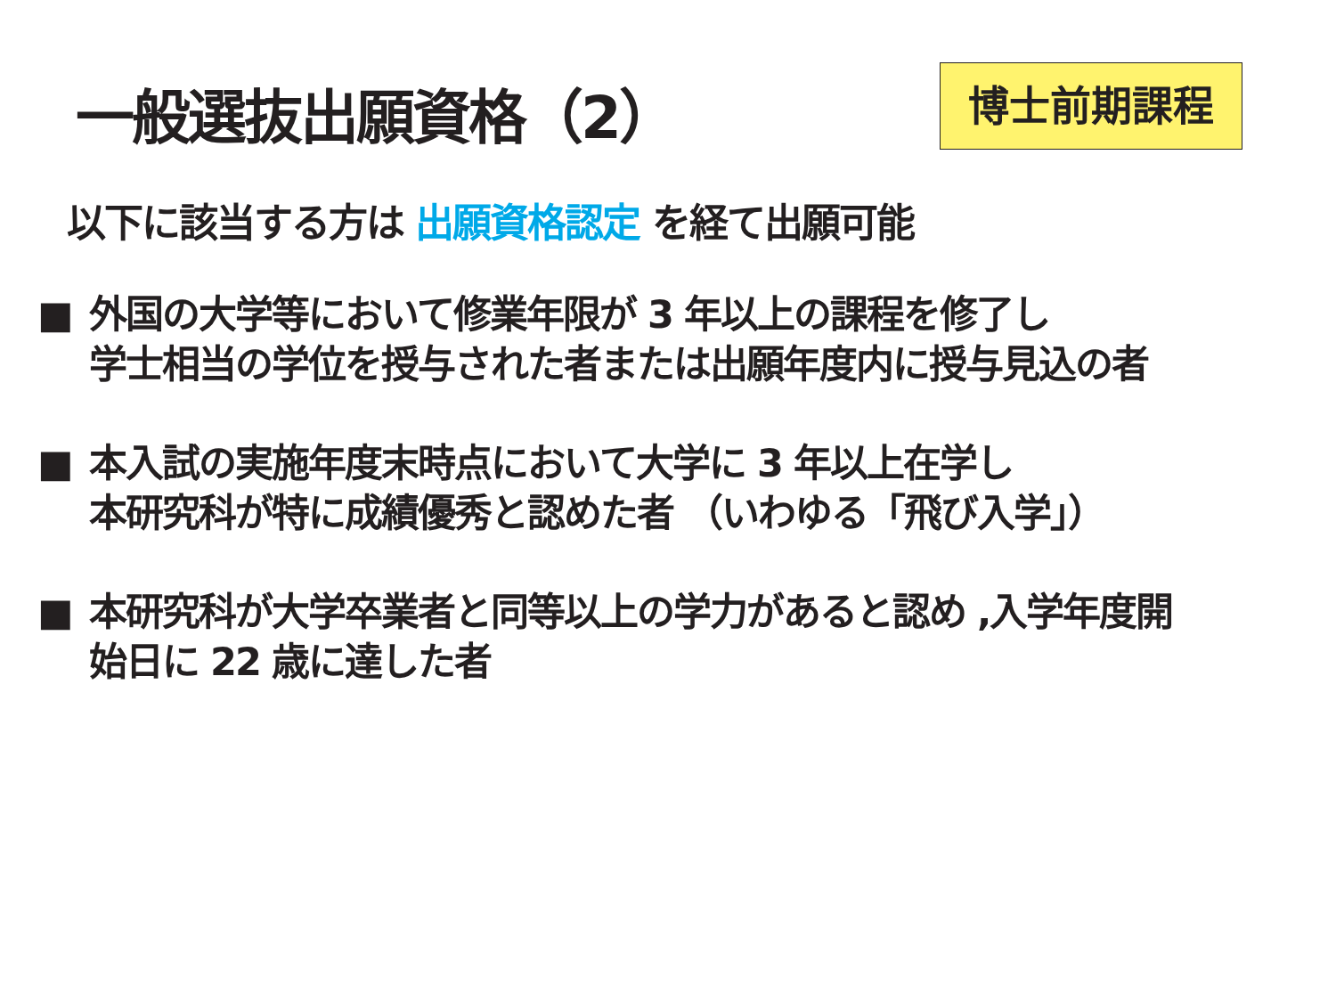一般選抜出願資格（2） 博士前期課程
以下に該当する方は 出願資格認定 を経て出願可能
■ 外国の大学等において修業年限が 3 年以上の課程を修了し
学士相当の学位を授与された者または出願年度内に授与見込の者
■ 本入試の実施年度末時点において大学に 3 年以上在学し
本研究科が特に成績優秀と認めた者 （いわゆる「飛び入学」）
■ 本研究科が大学卒業者と同等以上の学力があると認め ,入学年度開
始日に 22 歳に達した者